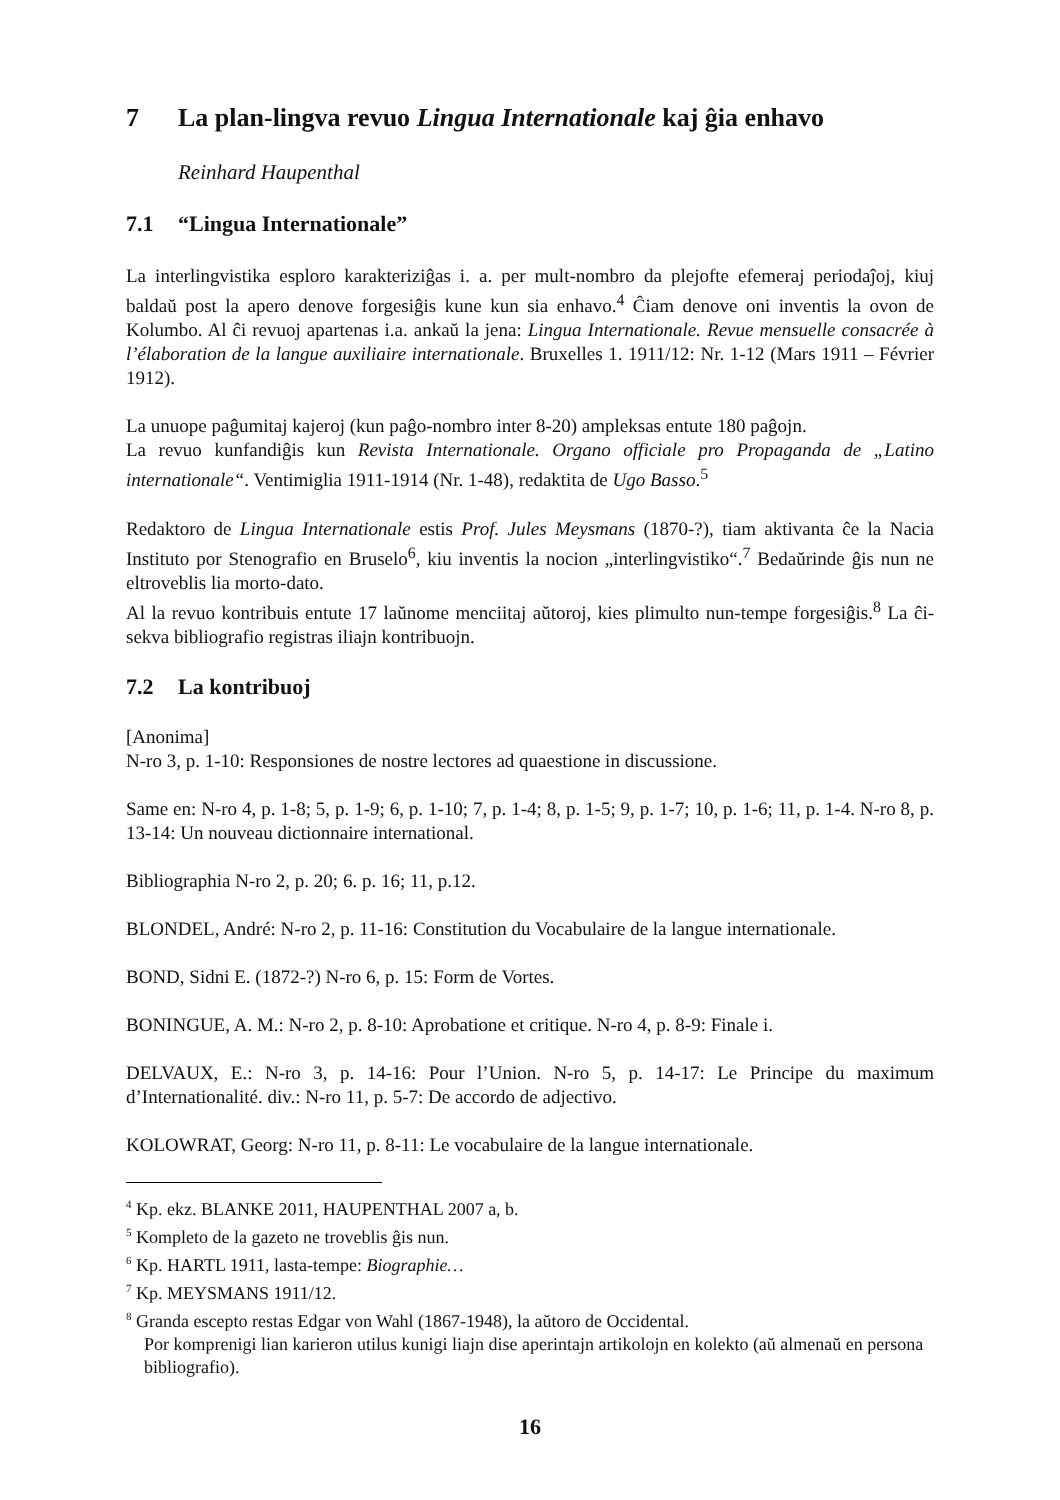7 La plan-lingva revuo Lingua Internationale kaj ĝia enhavo
Reinhard Haupenthal
7.1 “Lingua Internationale”
La interlingvistika esploro karakteriziĝas i. a. per mult-nombro da plejofte efemeraj periodaĵoj, kiuj baldaŭ post la apero denove forgesiĝis kune kun sia enhavo.<sup>4</sup> Ĉiam denove oni inventis la ovon de Kolumbo. Al ĉi revuoj apartenas i.a. ankaŭ la jena: Lingua Internationale. Revue mensuelle consacrée à l’élaboration de la langue auxiliaire internationale. Bruxelles 1. 1911/12: Nr. 1-12 (Mars 1911 – Février 1912).
La unuope paĝumitaj kajeroj (kun paĝo-nombro inter 8-20) ampleksas entute 180 paĝojn.
La revuo kunfandiĝis kun Revista Internationale. Organo officiale pro Propaganda de „Latino internationale“. Ventimiglia 1911-1914 (Nr. 1-48), redaktita de Ugo Basso.<sup>5</sup>
Redaktoro de Lingua Internationale estis Prof. Jules Meysmans (1870-?), tiam aktivanta ĉe la Nacia Instituto por Stenografio en Bruselo<sup>6</sup>, kiu inventis la nocion „interlingvistiko“.<sup>7</sup> Bedaŭrinde ĝis nun ne eltroveblis lia morto-dato.
Al la revuo kontribuis entute 17 laŭnome menciitaj aŭtoroj, kies plimulto nun-tempe forgesiĝis.<sup>8</sup> La ĉi-sekva bibliografio registras iliajn kontribuojn.
7.2 La kontribuoj
[Anonima]
N-ro 3, p. 1-10: Responsiones de nostre lectores ad quaestione in discussione.
Same en: N-ro 4, p. 1-8; 5, p. 1-9; 6, p. 1-10; 7, p. 1-4; 8, p. 1-5; 9, p. 1-7; 10, p. 1-6; 11, p. 1-4. N-ro 8, p. 13-14: Un nouveau dictionnaire international.
Bibliographia N-ro 2, p. 20; 6. p. 16; 11, p.12.
BLONDEL, André: N-ro 2, p. 11-16: Constitution du Vocabulaire de la langue internationale.
BOND, Sidni E. (1872-?) N-ro 6, p. 15: Form de Vortes.
BONINGUE, A. M.: N-ro 2, p. 8-10: Aprobatione et critique. N-ro 4, p. 8-9: Finale i.
DELVAUX, E.: N-ro 3, p. 14-16: Pour l’Union. N-ro 5, p. 14-17: Le Principe du maximum d’Internationalité. div.: N-ro 11, p. 5-7: De accordo de adjectivo.
KOLOWRAT, Georg: N-ro 11, p. 8-11: Le vocabulaire de la langue internationale.
<sup>4</sup> Kp. ekz. BLANKE 2011, HAUPENTHAL 2007 a, b.
<sup>5</sup> Kompleto de la gazeto ne troveblis ĝis nun.
<sup>6</sup> Kp. HARTL 1911, lasta-tempe: Biographie…
<sup>7</sup> Kp. MEYSMANS 1911/12.
<sup>8</sup> Granda escepto restas Edgar von Wahl (1867-1948), la aŭtoro de Occidental.
Por komprenigi lian karieron utilus kunigi liajn dise aperintajn artikolojn en kolekto (aŭ almenaŭ en persona bibliografio).
16